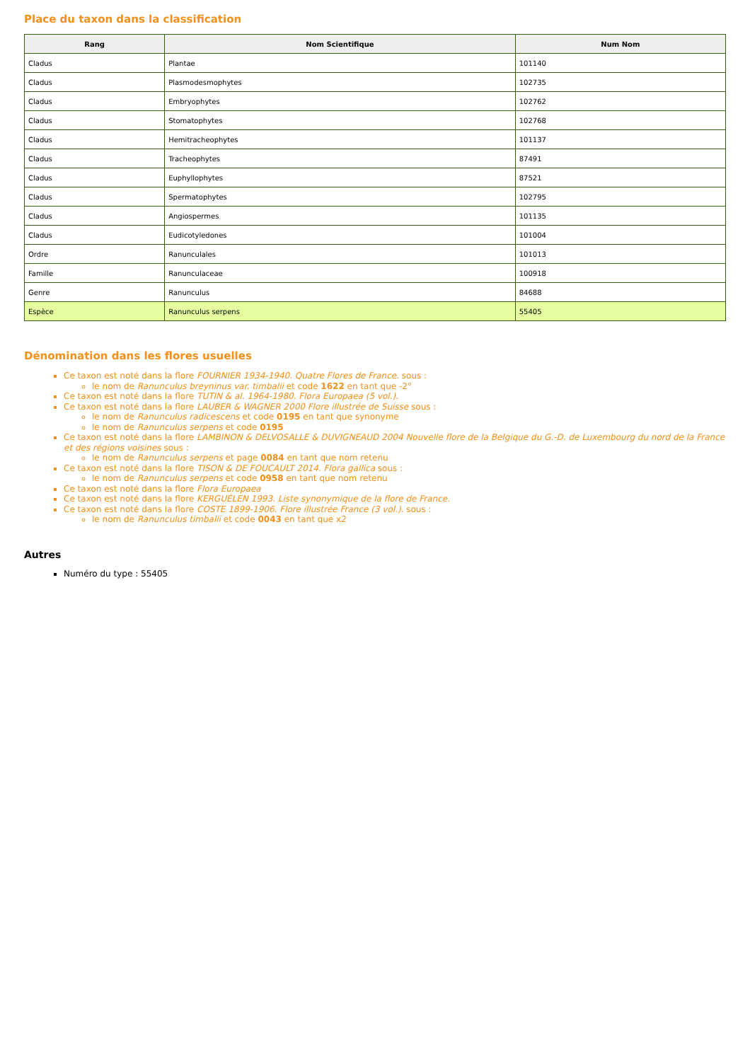Place du taxon dans la classification
| Rang | Nom Scientifique | Num Nom |
| --- | --- | --- |
| Cladus | Plantae | 101140 |
| Cladus | Plasmodesmophytes | 102735 |
| Cladus | Embryophytes | 102762 |
| Cladus | Stomatophytes | 102768 |
| Cladus | Hemitracheophytes | 101137 |
| Cladus | Tracheophytes | 87491 |
| Cladus | Euphyllophytes | 87521 |
| Cladus | Spermatophytes | 102795 |
| Cladus | Angiospermes | 101135 |
| Cladus | Eudicotyledones | 101004 |
| Ordre | Ranunculales | 101013 |
| Famille | Ranunculaceae | 100918 |
| Genre | Ranunculus | 84688 |
| Espèce | Ranunculus serpens | 55405 |
Dénomination dans les flores usuelles
Ce taxon est noté dans la flore FOURNIER 1934-1940. Quatre Flores de France. sous :
le nom de Ranunculus breyninus var. timbalii et code 1622 en tant que -2°
Ce taxon est noté dans la flore TUTIN & al. 1964-1980. Flora Europaea (5 vol.).
Ce taxon est noté dans la flore LAUBER & WAGNER 2000 Flore illustrée de Suisse sous :
le nom de Ranunculus radicescens et code 0195 en tant que synonyme
le nom de Ranunculus serpens et code 0195
Ce taxon est noté dans la flore LAMBINON & DELVOSALLE & DUVIGNEAUD 2004 Nouvelle flore de la Belgique du G.-D. de Luxembourg du nord de la France et des régions voisines sous :
le nom de Ranunculus serpens et page 0084 en tant que nom retenu
Ce taxon est noté dans la flore TISON & DE FOUCAULT 2014. Flora gallica sous :
le nom de Ranunculus serpens et code 0958 en tant que nom retenu
Ce taxon est noté dans la flore Flora Europaea
Ce taxon est noté dans la flore KERGUÉLEN 1993. Liste synonymique de la flore de France.
Ce taxon est noté dans la flore COSTE 1899-1906. Flore illustrée France (3 vol.). sous :
le nom de Ranunculus timbalii et code 0043 en tant que x2
Autres
Numéro du type : 55405